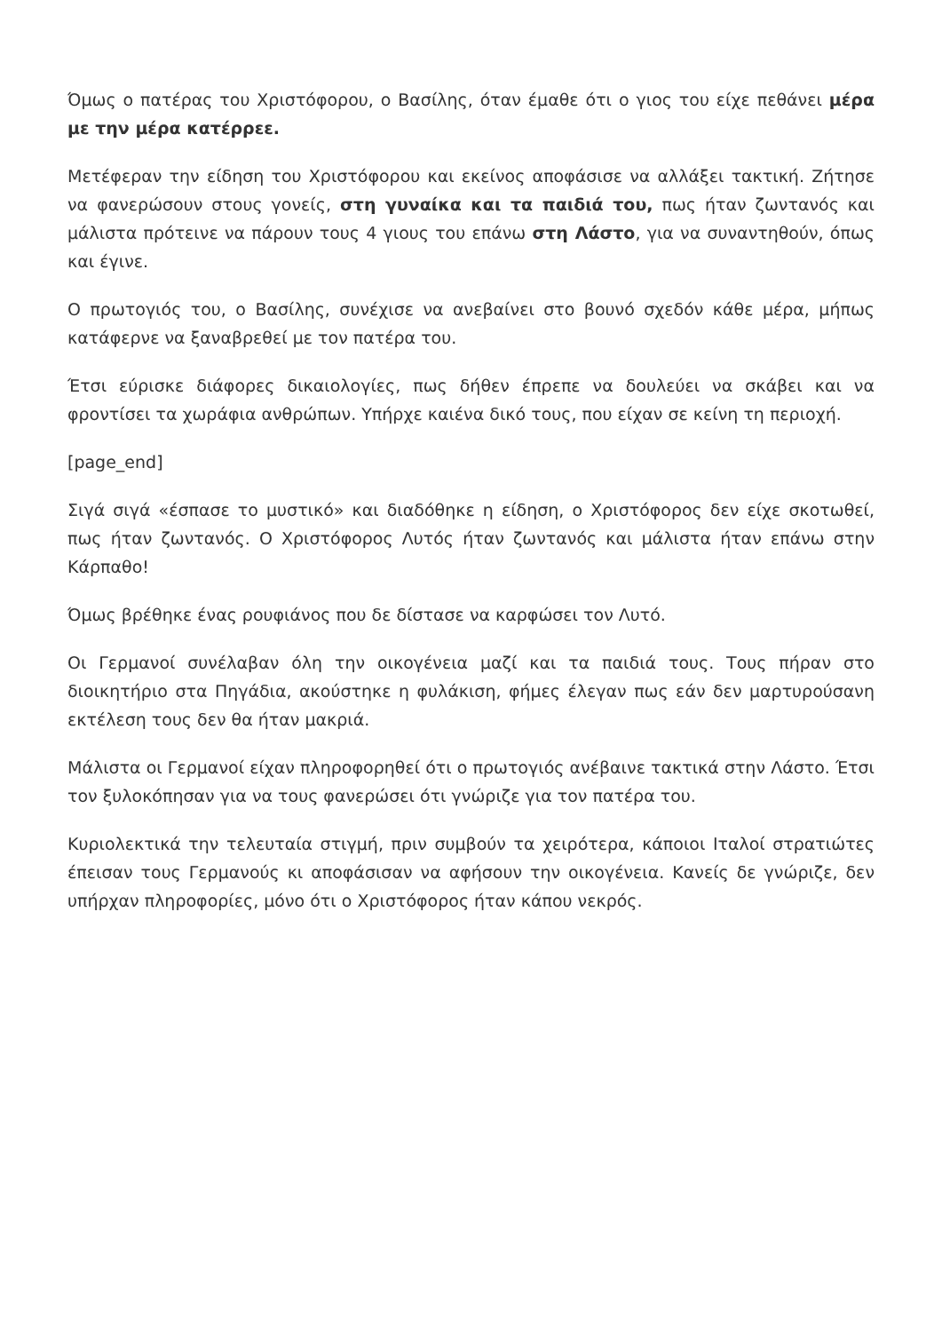Όμως ο πατέρας του Χριστόφορου, ο Βασίλης, όταν έμαθε ότι ο γιος του είχε πεθάνει μέρα με την μέρα κατέρρεε.
Μετέφεραν την είδηση του Χριστόφορου και εκείνος αποφάσισε να αλλάξει τακτική. Ζήτησε να φανερώσουν στους γονείς, στη γυναίκα και τα παιδιά του, πως ήταν ζωντανός και μάλιστα πρότεινε να πάρουν τους 4 γιους του επάνω στη Λάστο, για να συναντηθούν, όπως και έγινε.
Ο πρωτογιός του, ο Βασίλης, συνέχισε να ανεβαίνει στο βουνό σχεδόν κάθε μέρα, μήπως κατάφερνε να ξαναβρεθεί με τον πατέρα του.
Έτσι εύρισκε διάφορες δικαιολογίες, πως δήθεν έπρεπε να δουλεύει να σκάβει και να φροντίσει τα χωράφια ανθρώπων. Υπήρχε καιένα δικό τους, που είχαν σε κείνη τη περιοχή.
[page_end]
Σιγά σιγά «έσπασε το μυστικό» και διαδόθηκε η είδηση, ο Χριστόφορος δεν είχε σκοτωθεί, πως ήταν ζωντανός. Ο Χριστόφορος Λυτός ήταν ζωντανός και μάλιστα ήταν επάνω στην Κάρπαθο!
Όμως βρέθηκε ένας ρουφιάνος που δε δίστασε να καρφώσει τον Λυτό.
Οι Γερμανοί συνέλαβαν όλη την οικογένεια μαζί και τα παιδιά τους. Τους πήραν στο διοικητήριο στα Πηγάδια, ακούστηκε η φυλάκιση, φήμες έλεγαν πως εάν δεν μαρτυρούσανη εκτέλεση τους δεν θα ήταν μακριά.
Μάλιστα οι Γερμανοί είχαν πληροφορηθεί ότι ο πρωτογιός ανέβαινε τακτικά στην Λάστο. Έτσι τον ξυλοκόπησαν για να τους φανερώσει ότι γνώριζε για τον πατέρα του.
Κυριολεκτικά την τελευταία στιγμή, πριν συμβούν τα χειρότερα, κάποιοι Ιταλοί στρατιώτες έπεισαν τους Γερμανούς κι αποφάσισαν να αφήσουν την οικογένεια. Κανείς δε γνώριζε, δεν υπήρχαν πληροφορίες, μόνο ότι ο Χριστόφορος ήταν κάπου νεκρός.